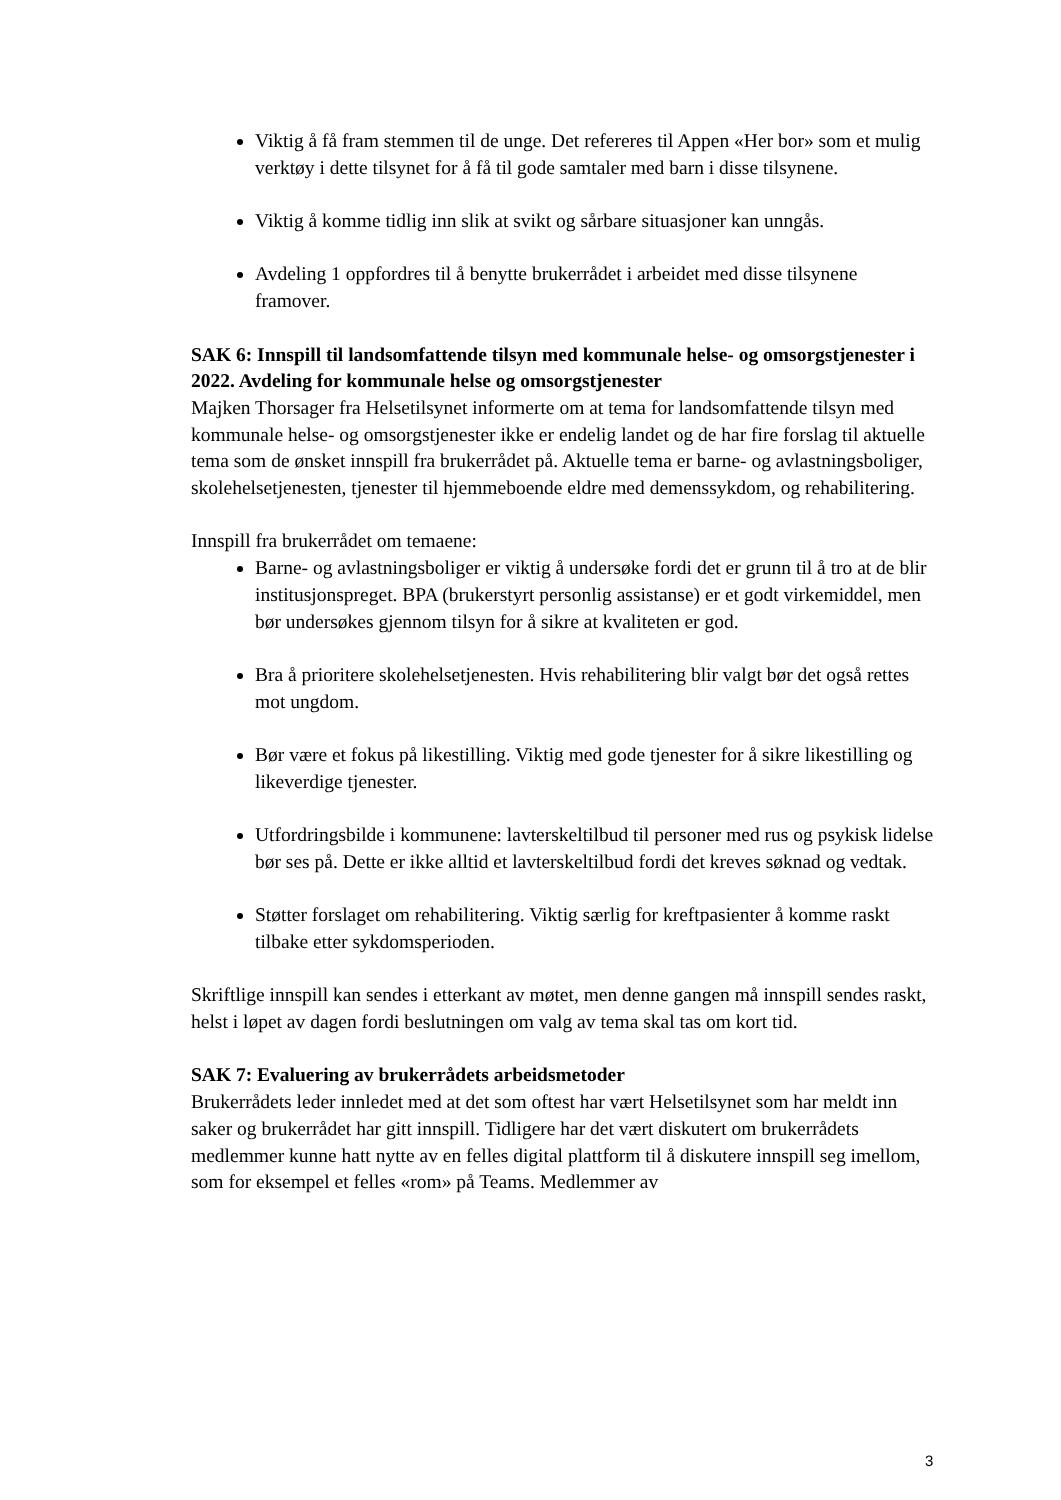Viktig å få fram stemmen til de unge. Det refereres til Appen «Her bor» som et mulig verktøy i dette tilsynet for å få til gode samtaler med barn i disse tilsynene.
Viktig å komme tidlig inn slik at svikt og sårbare situasjoner kan unngås.
Avdeling 1 oppfordres til å benytte brukerrådet i arbeidet med disse tilsynene framover.
SAK 6: Innspill til landsomfattende tilsyn med kommunale helse- og omsorgstjenester i 2022. Avdeling for kommunale helse og omsorgstjenester
Majken Thorsager fra Helsetilsynet informerte om at tema for landsomfattende tilsyn med kommunale helse- og omsorgstjenester ikke er endelig landet og de har fire forslag til aktuelle tema som de ønsket innspill fra brukerrådet på. Aktuelle tema er barne- og avlastningsboliger, skolehelsetjenesten, tjenester til hjemmeboende eldre med demenssykdom, og rehabilitering.
Innspill fra brukerrådet om temaene:
Barne- og avlastningsboliger er viktig å undersøke fordi det er grunn til å tro at de blir institusjonspreget. BPA (brukerstyrt personlig assistanse) er et godt virkemiddel, men bør undersøkes gjennom tilsyn for å sikre at kvaliteten er god.
Bra å prioritere skolehelsetjenesten. Hvis rehabilitering blir valgt bør det også rettes mot ungdom.
Bør være et fokus på likestilling. Viktig med gode tjenester for å sikre likestilling og likeverdige tjenester.
Utfordringsbilde i kommunene: lavterskeltilbud til personer med rus og psykisk lidelse bør ses på. Dette er ikke alltid et lavterskeltilbud fordi det kreves søknad og vedtak.
Støtter forslaget om rehabilitering. Viktig særlig for kreftpasienter å komme raskt tilbake etter sykdomsperioden.
Skriftlige innspill kan sendes i etterkant av møtet, men denne gangen må innspill sendes raskt, helst i løpet av dagen fordi beslutningen om valg av tema skal tas om kort tid.
SAK 7: Evaluering av brukerrådets arbeidsmetoder
Brukerrådets leder innledet med at det som oftest har vært Helsetilsynet som har meldt inn saker og brukerrådet har gitt innspill. Tidligere har det vært diskutert om brukerrådets medlemmer kunne hatt nytte av en felles digital plattform til å diskutere innspill seg imellom, som for eksempel et felles «rom» på Teams. Medlemmer av
3